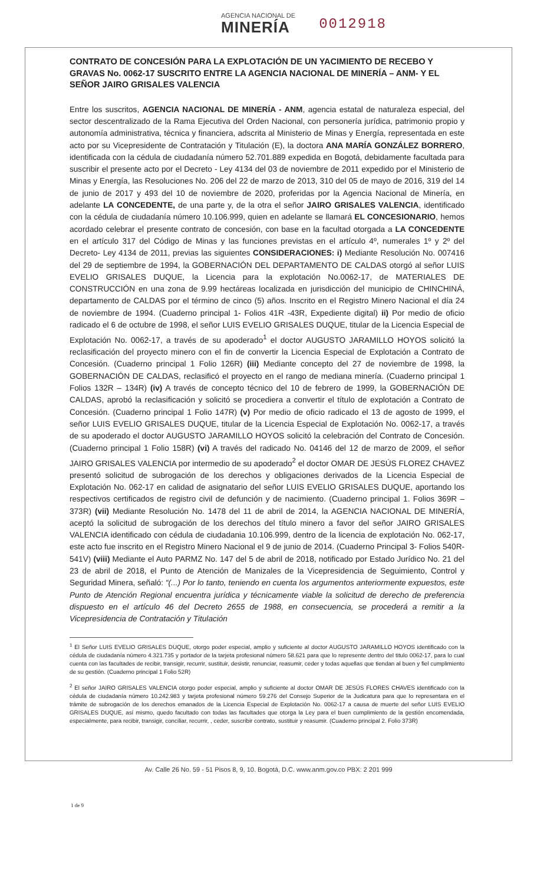AGENCIA NACIONAL DE
MINERÍA
0012918
CONTRATO DE CONCESIÓN PARA LA EXPLOTACIÓN DE UN YACIMIENTO DE RECEBO Y GRAVAS No. 0062-17 SUSCRITO ENTRE LA AGENCIA NACIONAL DE MINERÍA – ANM- Y EL SEÑOR JAIRO GRISALES VALENCIA
Entre los suscritos, AGENCIA NACIONAL DE MINERÍA - ANM, agencia estatal de naturaleza especial, del sector descentralizado de la Rama Ejecutiva del Orden Nacional, con personería jurídica, patrimonio propio y autonomía administrativa, técnica y financiera, adscrita al Ministerio de Minas y Energía, representada en este acto por su Vicepresidente de Contratación y Titulación (E), la doctora ANA MARÍA GONZÁLEZ BORRERO, identificada con la cédula de ciudadanía número 52.701.889 expedida en Bogotá, debidamente facultada para suscribir el presente acto por el Decreto - Ley 4134 del 03 de noviembre de 2011 expedido por el Ministerio de Minas y Energía, las Resoluciones No. 206 del 22 de marzo de 2013, 310 del 05 de mayo de 2016, 319 del 14 de junio de 2017 y 493 del 10 de noviembre de 2020, proferidas por la Agencia Nacional de Minería, en adelante LA CONCEDENTE, de una parte y, de la otra el señor JAIRO GRISALES VALENCIA, identificado con la cédula de ciudadanía número 10.106.999, quien en adelante se llamará EL CONCESIONARIO, hemos acordado celebrar el presente contrato de concesión, con base en la facultad otorgada a LA CONCEDENTE en el artículo 317 del Código de Minas y las funciones previstas en el artículo 4º, numerales 1º y 2º del Decreto- Ley 4134 de 2011, previas las siguientes CONSIDERACIONES: i) Mediante Resolución No. 007416 del 29 de septiembre de 1994, la GOBERNACIÓN DEL DEPARTAMENTO DE CALDAS otorgó al señor LUIS EVELIO GRISALES DUQUE, la Licencia para la explotación No.0062-17, de MATERIALES DE CONSTRUCCIÓN en una zona de 9.99 hectáreas localizada en jurisdicción del municipio de CHINCHINÁ, departamento de CALDAS por el término de cinco (5) años. Inscrito en el Registro Minero Nacional el día 24 de noviembre de 1994. (Cuaderno principal 1- Folios 41R -43R, Expediente digital) ii) Por medio de oficio radicado el 6 de octubre de 1998, el señor LUIS EVELIO GRISALES DUQUE, titular de la Licencia Especial de Explotación No. 0062-17, a través de su apoderado<sup>1</sup> el doctor AUGUSTO JARAMILLO HOYOS solicitó la reclasificación del proyecto minero con el fin de convertir la Licencia Especial de Explotación a Contrato de Concesión. (Cuaderno principal 1 Folio 126R) (iii) Mediante concepto del 27 de noviembre de 1998, la GOBERNACIÓN DE CALDAS, reclasificó el proyecto en el rango de mediana minería. (Cuaderno principal 1 Folios 132R – 134R) (iv) A través de concepto técnico del 10 de febrero de 1999, la GOBERNACIÓN DE CALDAS, aprobó la reclasificación y solicitó se procediera a convertir el título de explotación a Contrato de Concesión. (Cuaderno principal 1 Folio 147R) (v) Por medio de oficio radicado el 13 de agosto de 1999, el señor LUIS EVELIO GRISALES DUQUE, titular de la Licencia Especial de Explotación No. 0062-17, a través de su apoderado el doctor AUGUSTO JARAMILLO HOYOS solicitó la celebración del Contrato de Concesión. (Cuaderno principal 1 Folio 158R) (vi) A través del radicado No. 04146 del 12 de marzo de 2009, el señor JAIRO GRISALES VALENCIA por intermedio de su apoderado<sup>2</sup> el doctor OMAR DE JESÚS FLOREZ CHAVEZ presentó solicitud de subrogación de los derechos y obligaciones derivados de la Licencia Especial de Explotación No. 062-17 en calidad de asignatario del señor LUIS EVELIO GRISALES DUQUE, aportando los respectivos certificados de registro civil de defunción y de nacimiento. (Cuaderno principal 1. Folios 369R – 373R) (vii) Mediante Resolución No. 1478 del 11 de abril de 2014, la AGENCIA NACIONAL DE MINERÍA, aceptó la solicitud de subrogación de los derechos del título minero a favor del señor JAIRO GRISALES VALENCIA identificado con cédula de ciudadania 10.106.999, dentro de la licencia de explotación No. 062-17, este acto fue inscrito en el Registro Minero Nacional el 9 de junio de 2014. (Cuaderno Principal 3- Folios 540R-541V) (viii) Mediante el Auto PARMZ No. 147 del 5 de abril de 2018, notificado por Estado Jurídico No. 21 del 23 de abril de 2018, el Punto de Atención de Manizales de la Vicepresidencia de Seguimiento, Control y Seguridad Minera, señaló: “(...) Por lo tanto, teniendo en cuenta los argumentos anteriormente expuestos, este Punto de Atención Regional encuentra jurídica y técnicamente viable la solicitud de derecho de preferencia dispuesto en el artículo 46 del Decreto 2655 de 1988, en consecuencia, se procederá a remitir a la Vicepresidencia de Contratación y Titulación
<sup>1</sup> El Señor LUIS EVELIO GRISALES DUQUE, otorgo poder especial, amplio y suficiente al doctor AUGUSTO JARAMILLO HOYOS identificado con la cédula de ciudadanía número 4.321.735 y portador de la tarjeta profesional número 58.621 para que lo represente dentro del titulo 0062-17, para lo cual cuenta con las facultades de recibir, transigir, recurrir, sustituir, desistir, renunciar, reasumir, ceder y todas aquellas que tiendan al buen y fiel cumplimiento de su gestión. (Cuaderno principal 1 Folio 52R)
<sup>2</sup> El señor JAIRO GRISALES VALENCIA otorgo poder especial, amplio y suficiente al doctor OMAR DE JESÚS FLORES CHAVES identificado con la cédula de ciudadanía número 10.242.983 y tarjeta profesional número 59.276 del Consejo Superior de la Judicatura para que lo representara en el trámite de subrogación de los derechos emanados de la Licencia Especial de Explotación No. 0062-17 a causa de muerte del señor LUIS EVELIO GRISALES DUQUE, así mismo, quedo facultado con todas las facultades que otorga la Ley para el buen cumplimiento de la gestión encomendada, especialmente, para recibir, transigir, conciliar, recurrir, , ceder, suscribir contrato, sustituir y reasumir. (Cuaderno principal 2. Folio 373R)
Av. Calle 26 No. 59 - 51 Pisos 8, 9, 10. Bogotá, D.C. www.anm.gov.co PBX: 2 201 999
1 de 9